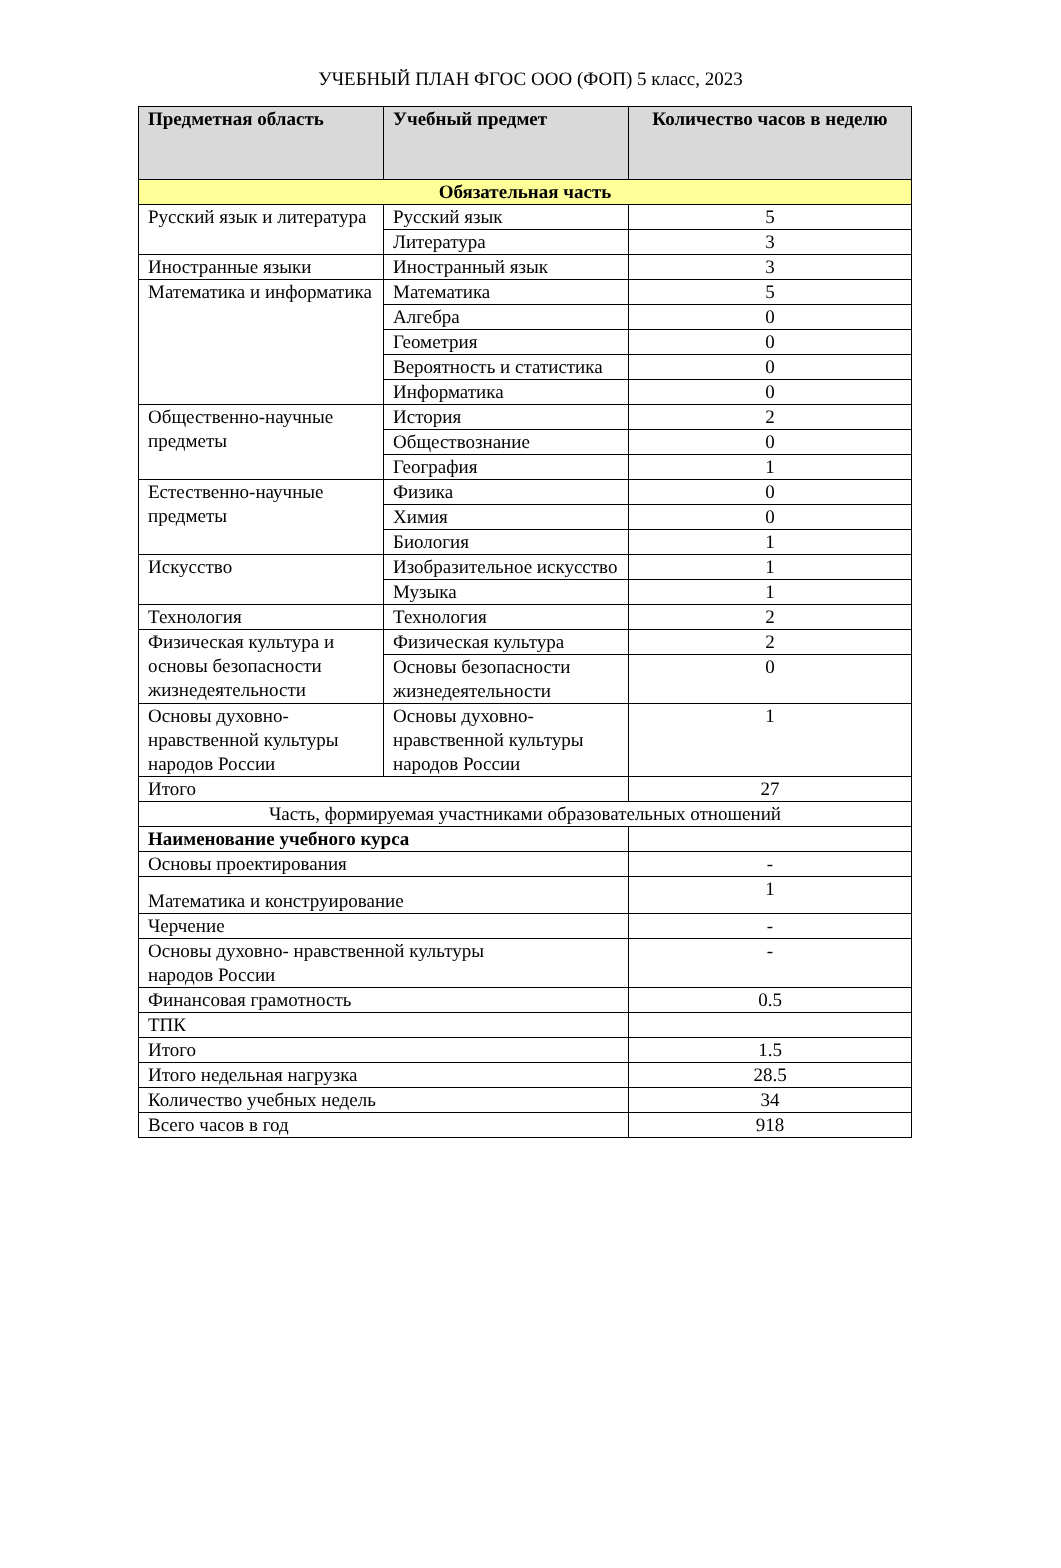УЧЕБНЫЙ ПЛАН ФГОС ООО (ФОП) 5 класс, 2023
| Предметная область | Учебный предмет | Количество часов в неделю |
| --- | --- | --- |
| Обязательная часть | | |
| Русский язык и литература | Русский язык | 5 |
| | Литература | 3 |
| Иностранные языки | Иностранный язык | 3 |
| Математика и информатика | Математика | 5 |
| | Алгебра | 0 |
| | Геометрия | 0 |
| | Вероятность и статистика | 0 |
| | Информатика | 0 |
| Общественно-научные предметы | История | 2 |
| | Обществознание | 0 |
| | География | 1 |
| Естественно-научные предметы | Физика | 0 |
| | Химия | 0 |
| | Биология | 1 |
| Искусство | Изобразительное искусство | 1 |
| | Музыка | 1 |
| Технология | Технология | 2 |
| Физическая культура и основы безопасности жизнедеятельности | Физическая культура | 2 |
| | Основы безопасности жизнедеятельности | 0 |
| Основы духовно-нравственной культуры народов России | Основы духовно-нравственной культуры народов России | 1 |
| Итого | | 27 |
| Часть, формируемая участниками образовательных отношений | | |
| Наименование учебного курса | | |
| Основы проектирования | | - |
| Математика и конструирование | | 1 |
| Черчение | | - |
| Основы духовно- нравственной культуры народов России | | - |
| Финансовая грамотность | | 0.5 |
| ТПК | | |
| Итого | | 1.5 |
| Итого недельная нагрузка | | 28.5 |
| Количество учебных недель | | 34 |
| Всего часов в год | | 918 |